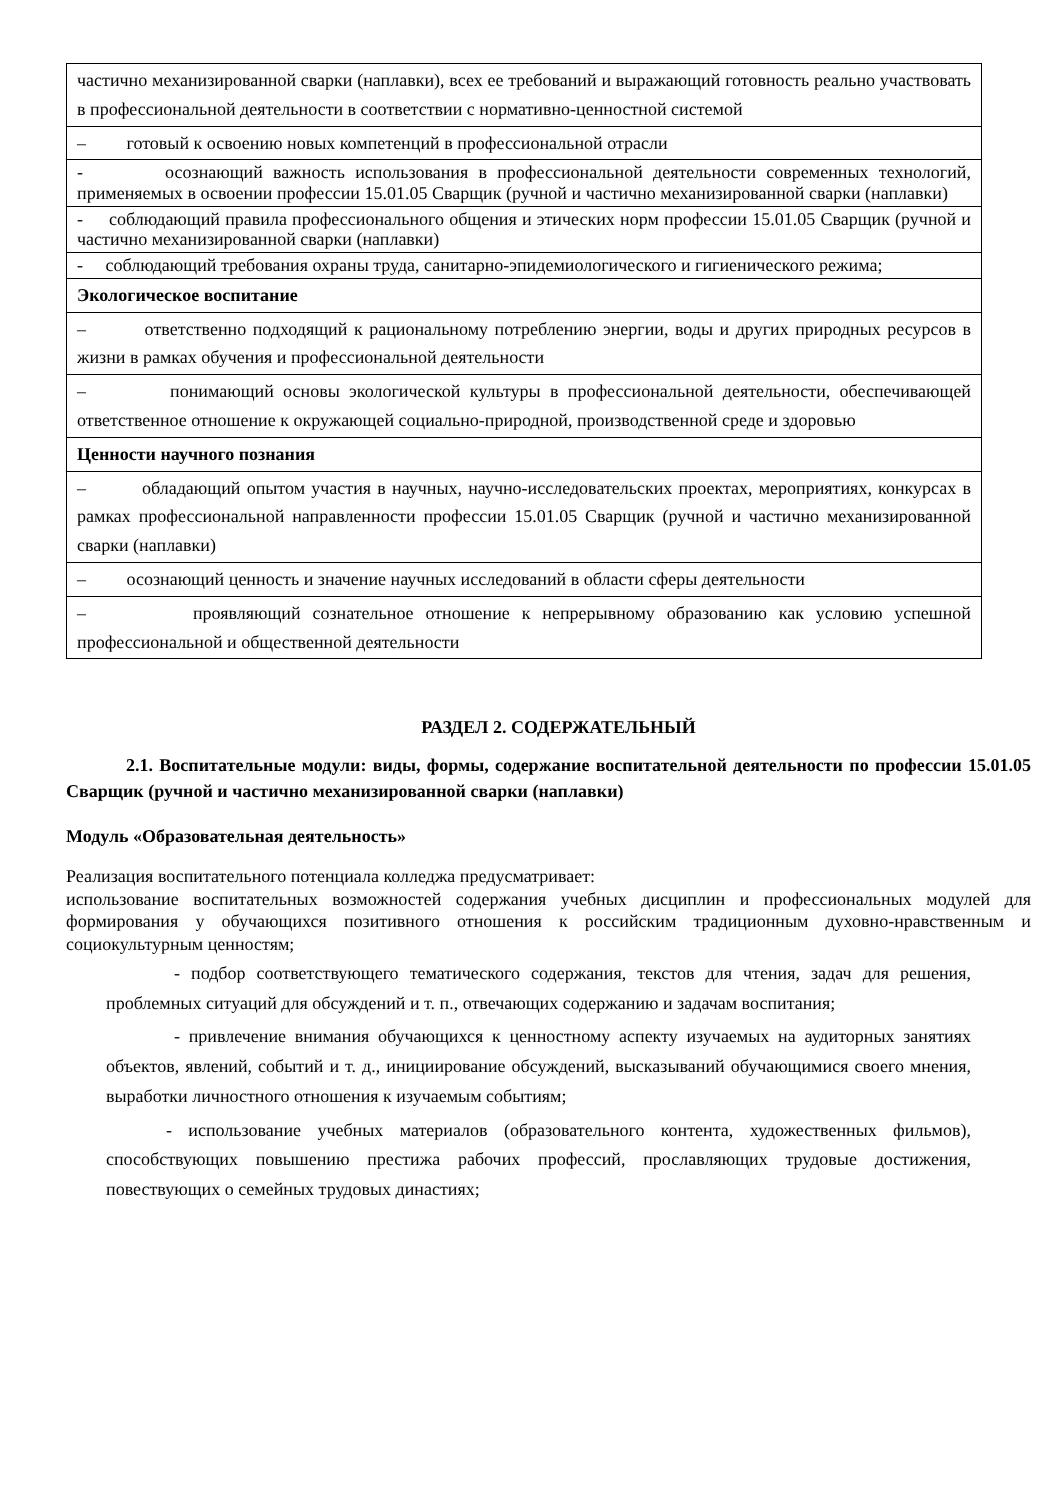| частично механизированной сварки (наплавки), всех ее требований и выражающий готовность реально участвовать в профессиональной деятельности в соответствии с нормативно-ценностной системой |
| – готовый к освоению новых компетенций в профессиональной отрасли |
| - осознающий важность использования в профессиональной деятельности современных технологий, применяемых в освоении профессии 15.01.05 Сварщик (ручной и частично механизированной сварки (наплавки) |
| - соблюдающий правила профессионального общения и этических норм профессии 15.01.05 Сварщик (ручной и частично механизированной сварки (наплавки) |
| - соблюдающий требования охраны труда, санитарно-эпидемиологического и гигиенического режима; |
| Экологическое воспитание |
| – ответственно подходящий к рациональному потреблению энергии, воды и других природных ресурсов в жизни в рамках обучения и профессиональной деятельности |
| – понимающий основы экологической культуры в профессиональной деятельности, обеспечивающей ответственное отношение к окружающей социально-природной, производственной среде и здоровью |
| Ценности научного познания |
| – обладающий опытом участия в научных, научно-исследовательских проектах, мероприятиях, конкурсах в рамках профессиональной направленности профессии 15.01.05 Сварщик (ручной и частично механизированной сварки (наплавки) |
| – осознающий ценность и значение научных исследований в области сферы деятельности |
| – проявляющий сознательное отношение к непрерывному образованию как условию успешной профессиональной и общественной деятельности |
РАЗДЕЛ 2. СОДЕРЖАТЕЛЬНЫЙ
2.1. Воспитательные модули: виды, формы, содержание воспитательной деятельности по профессии 15.01.05 Сварщик (ручной и частично механизированной сварки (наплавки)
Модуль «Образовательная деятельность»
Реализация воспитательного потенциала колледжа предусматривает:
использование воспитательных возможностей содержания учебных дисциплин и профессиональных модулей для формирования у обучающихся позитивного отношения к российским традиционным духовно-нравственным и социокультурным ценностям;
- подбор соответствующего тематического содержания, текстов для чтения, задач для решения, проблемных ситуаций для обсуждений и т. п., отвечающих содержанию и задачам воспитания;
- привлечение внимания обучающихся к ценностному аспекту изучаемых на аудиторных занятиях объектов, явлений, событий и т. д., инициирование обсуждений, высказываний обучающимися своего мнения, выработки личностного отношения к изучаемым событиям;
- использование учебных материалов (образовательного контента, художественных фильмов), способствующих повышению престижа рабочих профессий, прославляющих трудовые достижения, повествующих о семейных трудовых династиях;